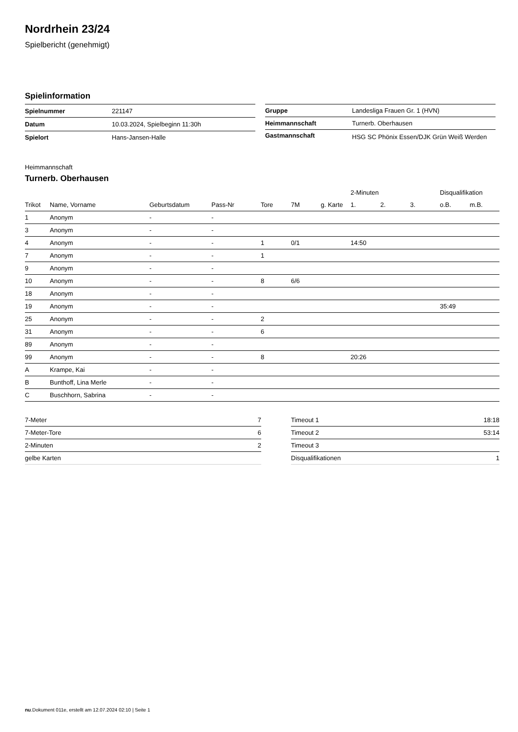Nordrhein 23/24
Spielbericht (genehmigt)
Spielinformation
| Spielnummer | 221147 |
| Datum | 10.03.2024, Spielbeginn 11:30h |
| Spielort | Hans-Jansen-Halle |
| Gruppe | Landesliga Frauen Gr. 1 (HVN) |
| Heimmannschaft | Turnerb. Oberhausen |
| Gastmannschaft | HSG SC Phönix Essen/DJK Grün Weiß Werden |
Heimmannschaft
Turnerb. Oberhausen
| | | | | | | | 2-Minuten | | | Disqualifikation | |
| --- | --- | --- | --- | --- | --- | --- | --- | --- | --- | --- | --- |
| Trikot | Name, Vorname | Geburtsdatum | Pass-Nr | Tore | 7M | g. Karte | 1. | 2. | 3. | o.B. | m.B. |
| 1 | Anonym | - | - | | | | | | | | |
| 3 | Anonym | - | - | | | | | | | | |
| 4 | Anonym | - | - | 1 | 0/1 | | 14:50 | | | | |
| 7 | Anonym | - | - | 1 | | | | | | | |
| 9 | Anonym | - | - | | | | | | | | |
| 10 | Anonym | - | - | 8 | 6/6 | | | | | | |
| 18 | Anonym | - | - | | | | | | | | |
| 19 | Anonym | - | - | | | | | | | 35:49 | |
| 25 | Anonym | - | - | 2 | | | | | | | |
| 31 | Anonym | - | - | 6 | | | | | | | |
| 89 | Anonym | - | - | | | | | | | | |
| 99 | Anonym | - | - | 8 | | | 20:26 | | | | |
| A | Krampe, Kai | - | - | | | | | | | | |
| B | Bunthoff, Lina Merle | - | - | | | | | | | | |
| C | Buschhorn, Sabrina | - | - | | | | | | | | |
| 7-Meter | 7 |
| 7-Meter-Tore | 6 |
| 2-Minuten | 2 |
| gelbe Karten | |
| Timeout 1 | 18:18 |
| Timeout 2 | 53:14 |
| Timeout 3 | |
| Disqualifikationen | 1 |
nu.Dokument 011e, erstellt am 12.07.2024 02:10 | Seite 1